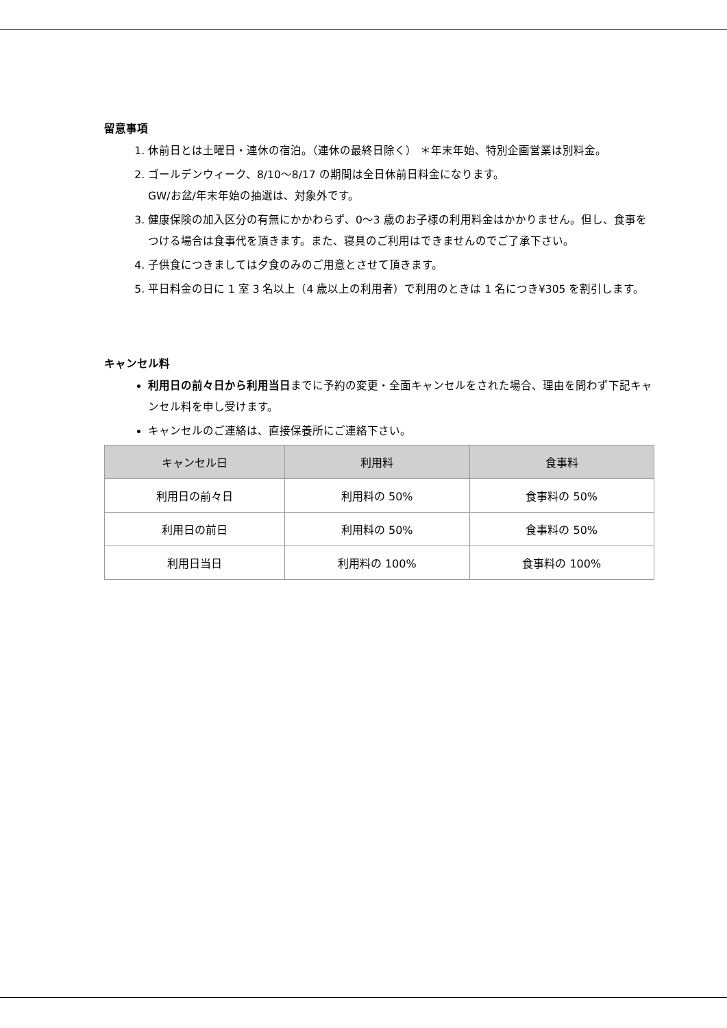留意事項
1. 休前日とは土曜日・連休の宿泊。（連休の最終日除く） ＊年末年始、特別企画営業は別料金。
2. ゴールデンウィーク、8/10～8/17 の期間は全日休前日料金になります。
GW/お盆/年末年始の抽選は、対象外です。
3. 健康保険の加入区分の有無にかかわらず、0～3 歳のお子様の利用料金はかかりません。但し、食事をつける場合は食事代を頂きます。また、寝具のご利用はできませんのでご了承下さい。
4. 子供食につきましては夕食のみのご用意とさせて頂きます。
5. 平日料金の日に 1 室 3 名以上（4 歳以上の利用者）で利用のときは 1 名につき¥305 を割引します。
キャンセル料
利用日の前々日から利用当日までに予約の変更・全面キャンセルをされた場合、理由を問わず下記キャンセル料を申し受けます。
キャンセルのご連絡は、直接保養所にご連絡下さい。
| キャンセル日 | 利用料 | 食事料 |
| --- | --- | --- |
| 利用日の前々日 | 利用料の 50% | 食事料の 50% |
| 利用日の前日 | 利用料の 50% | 食事料の 50% |
| 利用日当日 | 利用料の 100% | 食事料の 100% |